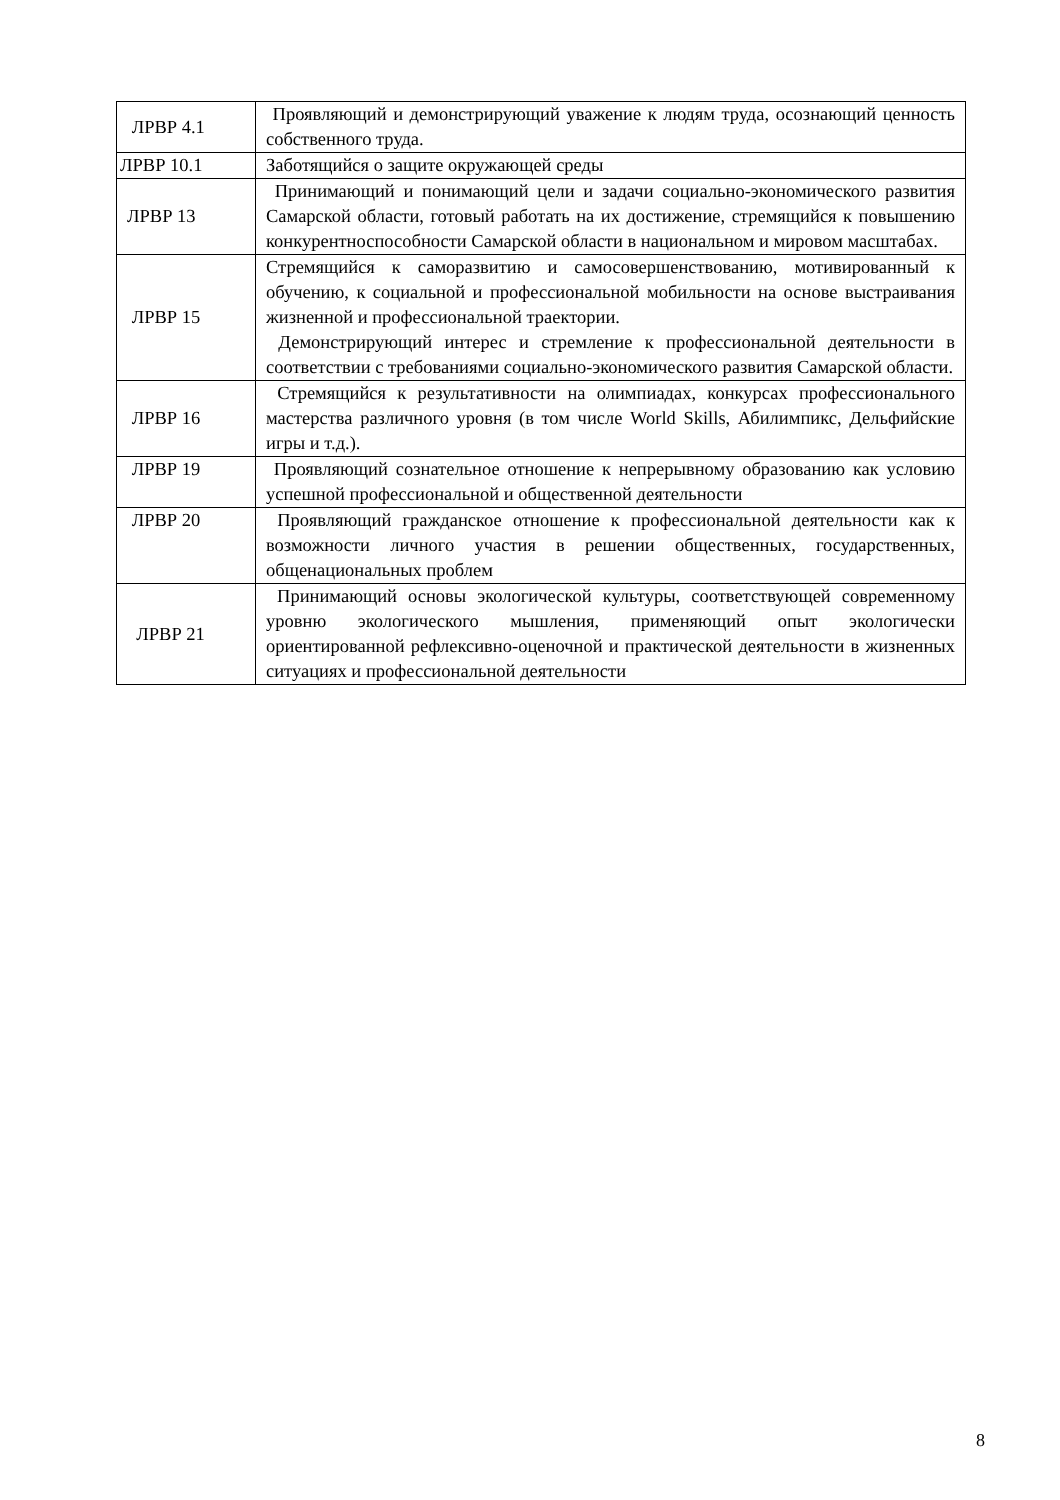| ЛРВР 4.1 | Проявляющий и демонстрирующий уважение к людям труда, осознающий ценность собственного труда. |
| ЛРВР 10.1 | Заботящийся о защите окружающей среды |
| ЛРВР 13 | Принимающий и понимающий цели и задачи социально-экономического развития Самарской области, готовый работать на их достижение, стремящийся к повышению конкурентноспособности Самарской области в национальном и мировом масштабах. |
| ЛРВР 15 | Стремящийся к саморазвитию и самосовершенствованию, мотивированный к обучению, к социальной и профессиональной мобильности на основе выстраивания жизненной и профессиональной траектории. Демонстрирующий интерес и стремление к профессиональной деятельности в соответствии с требованиями социально-экономического развития Самарской области. |
| ЛРВР 16 | Стремящийся к результативности на олимпиадах, конкурсах профессионального мастерства различного уровня (в том числе World Skills, Абилимпикс, Дельфийские игры и т.д.). |
| ЛРВР 19 | Проявляющий сознательное отношение к непрерывному образованию как условию успешной профессиональной и общественной деятельности |
| ЛРВР 20 | Проявляющий гражданское отношение к профессиональной деятельности как к возможности личного участия в решении общественных, государственных, общенациональных проблем |
| ЛРВР 21 | Принимающий основы экологической культуры, соответствующей современному уровню экологического мышления, применяющий опыт экологически ориентированной рефлексивно-оценочной и практической деятельности в жизненных ситуациях и профессиональной деятельности |
8